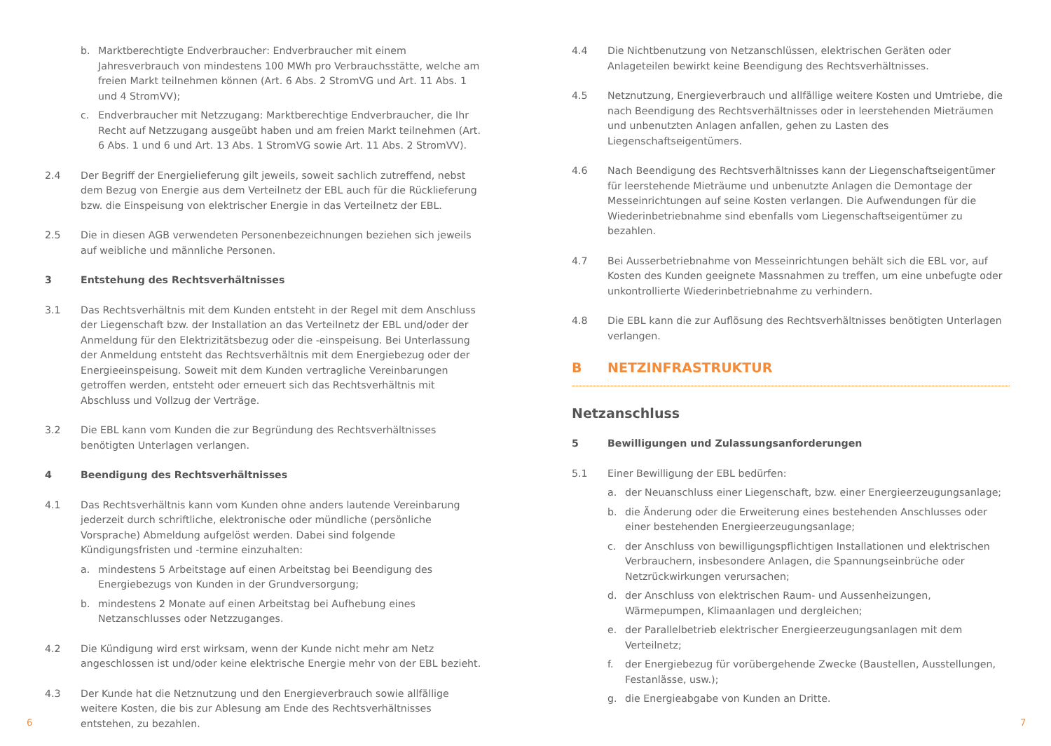b. Marktberechtigte Endverbraucher: Endverbraucher mit einem Jahresverbrauch von mindestens 100 MWh pro Verbrauchsstätte, welche am freien Markt teilnehmen können (Art. 6 Abs. 2 StromVG und Art. 11 Abs. 1 und 4 StromVV);
c. Endverbraucher mit Netzzugang: Marktberechtige Endverbraucher, die Ihr Recht auf Netzzugang ausgeübt haben und am freien Markt teilnehmen (Art. 6 Abs. 1 und 6 und Art. 13 Abs. 1 StromVG sowie Art. 11 Abs. 2 StromVV).
2.4 Der Begriff der Energielieferung gilt jeweils, soweit sachlich zutreffend, nebst dem Bezug von Energie aus dem Verteilnetz der EBL auch für die Rücklieferung bzw. die Einspeisung von elektrischer Energie in das Verteilnetz der EBL.
2.5 Die in diesen AGB verwendeten Personenbezeichnungen beziehen sich jeweils auf weibliche und männliche Personen.
3 Entstehung des Rechtsverhältnisses
3.1 Das Rechtsverhältnis mit dem Kunden entsteht in der Regel mit dem Anschluss der Liegenschaft bzw. der Installation an das Verteilnetz der EBL und/oder der Anmeldung für den Elektrizitätsbezug oder die -einspeisung. Bei Unterlassung der Anmeldung entsteht das Rechtsverhältnis mit dem Energiebezug oder der Energieeinspeisung. Soweit mit dem Kunden vertragliche Vereinbarungen getroffen werden, entsteht oder erneuert sich das Rechtsverhältnis mit Abschluss und Vollzug der Verträge.
3.2 Die EBL kann vom Kunden die zur Begründung des Rechtsverhältnisses benötigten Unterlagen verlangen.
4 Beendigung des Rechtsverhältnisses
4.1 Das Rechtsverhältnis kann vom Kunden ohne anders lautende Vereinbarung jederzeit durch schriftliche, elektronische oder mündliche (persönliche Vorsprache) Abmeldung aufgelöst werden. Dabei sind folgende Kündigungsfristen und -termine einzuhalten:
a. mindestens 5 Arbeitstage auf einen Arbeitstag bei Beendigung des Energiebezugs von Kunden in der Grundversorgung;
b. mindestens 2 Monate auf einen Arbeitstag bei Aufhebung eines Netzanschlusses oder Netzzuganges.
4.2 Die Kündigung wird erst wirksam, wenn der Kunde nicht mehr am Netz angeschlossen ist und/oder keine elektrische Energie mehr von der EBL bezieht.
4.3 Der Kunde hat die Netznutzung und den Energieverbrauch sowie allfällige weitere Kosten, die bis zur Ablesung am Ende des Rechtsverhältnisses entstehen, zu bezahlen.
4.4 Die Nichtbenutzung von Netzanschlüssen, elektrischen Geräten oder Anlageteilen bewirkt keine Beendigung des Rechtsverhältnisses.
4.5 Netznutzung, Energieverbrauch und allfällige weitere Kosten und Umtriebe, die nach Beendigung des Rechtsverhältnisses oder in leerstehenden Mieträumen und unbenutzten Anlagen anfallen, gehen zu Lasten des Liegenschaftseigentümers.
4.6 Nach Beendigung des Rechtsverhältnisses kann der Liegenschaftseigentümer für leerstehende Mieträume und unbenutzte Anlagen die Demontage der Messeinrichtungen auf seine Kosten verlangen. Die Aufwendungen für die Wiederinbetriebnahme sind ebenfalls vom Liegenschaftseigentümer zu bezahlen.
4.7 Bei Ausserbetriebnahme von Messeinrichtungen behält sich die EBL vor, auf Kosten des Kunden geeignete Massnahmen zu treffen, um eine unbefugte oder unkontrollierte Wiederinbetriebnahme zu verhindern.
4.8 Die EBL kann die zur Auflösung des Rechtsverhältnisses benötigten Unterlagen verlangen.
B NETZINFRASTRUKTUR
Netzanschluss
5 Bewilligungen und Zulassungsanforderungen
5.1 Einer Bewilligung der EBL bedürfen:
a. der Neuanschluss einer Liegenschaft, bzw. einer Energieerzeugungsanlage;
b. die Änderung oder die Erweiterung eines bestehenden Anschlusses oder einer bestehenden Energieerzeugungsanlage;
c. der Anschluss von bewilligungspflichtigen Installationen und elektrischen Verbrauchern, insbesondere Anlagen, die Spannungseinbrüche oder Netzrückwirkungen verursachen;
d. der Anschluss von elektrischen Raum- und Aussenheizungen, Wärmepumpen, Klimaanlagen und dergleichen;
e. der Parallelbetrieb elektrischer Energieerzeugungsanlagen mit dem Verteilnetz;
f. der Energiebezug für vorübergehende Zwecke (Baustellen, Ausstellungen, Festanlässe, usw.);
g. die Energieabgabe von Kunden an Dritte.
6 7